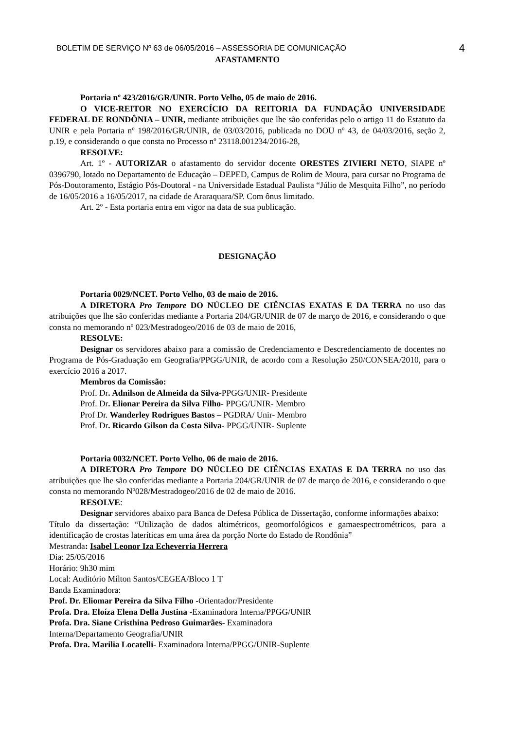BOLETIM DE SERVIÇO Nº 63 de 06/05/2016 – ASSESSORIA DE COMUNICAÇÃO 4
AFASTAMENTO
Portaria nº 423/2016/GR/UNIR. Porto Velho, 05 de maio de 2016.
O VICE-REITOR NO EXERCÍCIO DA REITORIA DA FUNDAÇÃO UNIVERSIDADE FEDERAL DE RONDÔNIA – UNIR, mediante atribuições que lhe são conferidas pelo o artigo 11 do Estatuto da UNIR e pela Portaria nº 198/2016/GR/UNIR, de 03/03/2016, publicada no DOU nº 43, de 04/03/2016, seção 2, p.19, e considerando o que consta no Processo nº 23118.001234/2016-28,
RESOLVE:
Art. 1º - AUTORIZAR o afastamento do servidor docente ORESTES ZIVIERI NETO, SIAPE nº 0396790, lotado no Departamento de Educação – DEPED, Campus de Rolim de Moura, para cursar no Programa de Pós-Doutoramento, Estágio Pós-Doutoral - na Universidade Estadual Paulista “Júlio de Mesquita Filho”, no período de 16/05/2016 a 16/05/2017, na cidade de Araraquara/SP. Com ônus limitado.
Art. 2º - Esta portaria entra em vigor na data de sua publicação.
DESIGNAÇÃO
Portaria 0029/NCET. Porto Velho, 03 de maio de 2016.
A DIRETORA Pro Tempore DO NÚCLEO DE CIÊNCIAS EXATAS E DA TERRA no uso das atribuições que lhe são conferidas mediante a Portaria 204/GR/UNIR de 07 de março de 2016, e considerando o que consta no memorando nº 023/Mestradogeo/2016 de 03 de maio de 2016,
RESOLVE:
Designar os servidores abaixo para a comissão de Credenciamento e Descredenciamento de docentes no Programa de Pós-Graduação em Geografia/PPGG/UNIR, de acordo com a Resolução 250/CONSEA/2010, para o exercício 2016 a 2017.
Membros da Comissão:
Prof. Dr. Adnilson de Almeida da Silva-PPGG/UNIR- Presidente
Prof. Dr. Elionar Pereira da Silva Filho- PPGG/UNIR- Membro
Prof Dr. Wanderley Rodrigues Bastos – PGDRA/ Unir- Membro
Prof. Dr. Ricardo Gilson da Costa Silva- PPGG/UNIR- Suplente
Portaria 0032/NCET. Porto Velho, 06 de maio de 2016.
A DIRETORA Pro Tempore DO NÚCLEO DE CIÊNCIAS EXATAS E DA TERRA no uso das atribuições que lhe são conferidas mediante a Portaria 204/GR/UNIR de 07 de março de 2016, e considerando o que consta no memorando Nº028/Mestradogeo/2016 de 02 de maio de 2016.
RESOLVE:
Designar servidores abaixo para Banca de Defesa Pública de Dissertação, conforme informações abaixo:
Título da dissertação: “Utilização de dados altimétricos, geomorfológicos e gamaespectrométricos, para a identificação de crostas lateríticas em uma área da porção Norte do Estado de Rondônia”
Mestranda: Isabel Leonor Iza Echeverria Herrera
Dia: 25/05/2016
Horário: 9h30 mim
Local: Auditório Mílton Santos/CEGEA/Bloco 1 T
Banda Examinadora:
Prof. Dr. Eliomar Pereira da Silva Filho -Orientador/Presidente
Profa. Dra. Eloíza Elena Della Justina -Examinadora Interna/PPGG/UNIR
Profa. Dra. Siane Cristhina Pedroso Guimarães- Examinadora
Interna/Departamento Geografia/UNIR
Profa. Dra. Marilia Locatelli- Examinadora Interna/PPGG/UNIR-Suplente